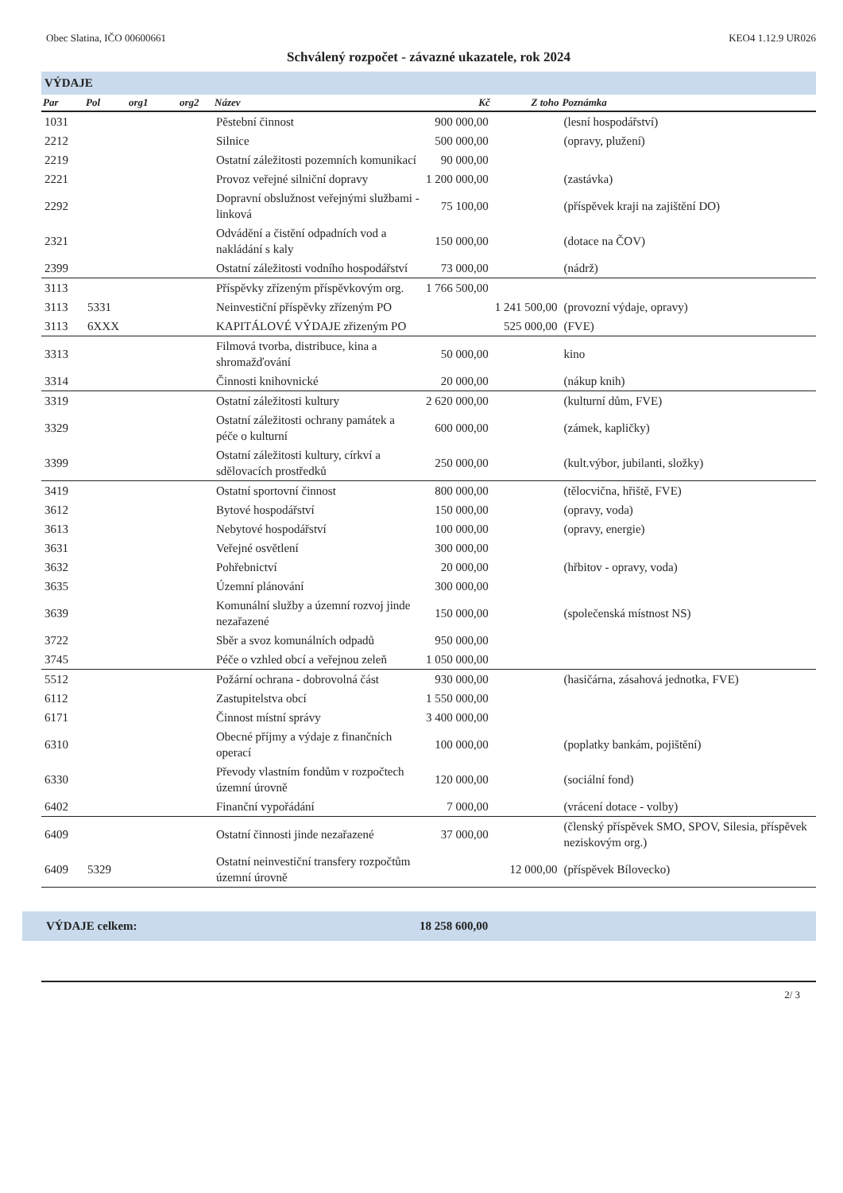Obec Slatina, IČO 00600661 KEO4 1.12.9 UR026
Schválený rozpočet - závazné ukazatele, rok 2024
VÝDAJE
| Par | Pol | org1 | org2 | Název | Kč | Z toho | Poznámka |
| --- | --- | --- | --- | --- | --- | --- | --- |
| 1031 | | | | Pěstební činnost | 900 000,00 | | (lesní hospodářství) |
| 2212 | | | | Silnice | 500 000,00 | | (opravy, plužení) |
| 2219 | | | | Ostatní záležitosti pozemních komunikací | 90 000,00 | | |
| 2221 | | | | Provoz veřejné silniční dopravy | 1 200 000,00 | | (zastávka) |
| 2292 | | | | Dopravní obslužnost veřejnými službami - linková | 75 100,00 | | (příspěvek kraji na zajištění DO) |
| 2321 | | | | Odvádění a čistění odpadních vod a nakládání s kaly | 150 000,00 | | (dotace na ČOV) |
| 2399 | | | | Ostatní záležitosti vodního hospodářství | 73 000,00 | | (nádrž) |
| 3113 | | | | Příspěvky zřízeným příspěvkovým org. | 1 766 500,00 | | |
| 3113 | 5331 | | | Neinvestiční příspěvky zřízeným PO | | 1 241 500,00 | (provozní výdaje, opravy) |
| 3113 | 6XXX | | | KAPITÁLOVÉ VÝDAJE zřizeným PO | | 525 000,00 | (FVE) |
| 3313 | | | | Filmová tvorba, distribuce, kina a shromažďování | 50 000,00 | | kino |
| 3314 | | | | Činnosti knihovnické | 20 000,00 | | (nákup knih) |
| 3319 | | | | Ostatní záležitosti kultury | 2 620 000,00 | | (kulturní dům, FVE) |
| 3329 | | | | Ostatní záležitosti ochrany památek a péče o kulturní | 600 000,00 | | (zámek, kapličky) |
| 3399 | | | | Ostatní záležitosti kultury, církví a sdělovacích prostředků | 250 000,00 | | (kult.výbor, jubilanti, složky) |
| 3419 | | | | Ostatní sportovní činnost | 800 000,00 | | (tělocvična, hřiště, FVE) |
| 3612 | | | | Bytové hospodářství | 150 000,00 | | (opravy, voda) |
| 3613 | | | | Nebytové hospodářství | 100 000,00 | | (opravy, energie) |
| 3631 | | | | Veřejné osvětlení | 300 000,00 | | |
| 3632 | | | | Pohřebnictví | 20 000,00 | | (hřbitov - opravy, voda) |
| 3635 | | | | Územní plánování | 300 000,00 | | |
| 3639 | | | | Komunální služby a územní rozvoj jinde nezařazené | 150 000,00 | | (společenská místnost NS) |
| 3722 | | | | Sběr a svoz komunálních odpadů | 950 000,00 | | |
| 3745 | | | | Péče o vzhled obcí a veřejnou zeleň | 1 050 000,00 | | |
| 5512 | | | | Požární ochrana - dobrovolná část | 930 000,00 | | (hasičárna, zásahová jednotka, FVE) |
| 6112 | | | | Zastupitelstva obcí | 1 550 000,00 | | |
| 6171 | | | | Činnost místní správy | 3 400 000,00 | | |
| 6310 | | | | Obecné příjmy a výdaje z finančních operací | 100 000,00 | | (poplatky bankám, pojištění) |
| 6330 | | | | Převody vlastním fondům v rozpočtech územní úrovně | 120 000,00 | | (sociální fond) |
| 6402 | | | | Finanční vypořádání | 7 000,00 | | (vrácení dotace - volby) |
| 6409 | | | | Ostatní činnosti jinde nezařazené | 37 000,00 | | (členský příspěvek SMO, SPOV, Silesia, příspěvek neziskovým org.) |
| 6409 | 5329 | | | Ostatní neinvestiční transfery rozpočtům územní úrovně | | 12 000,00 | (příspěvek Bílovecko) |
VÝDAJE celkem: 18 258 600,00
2/ 3